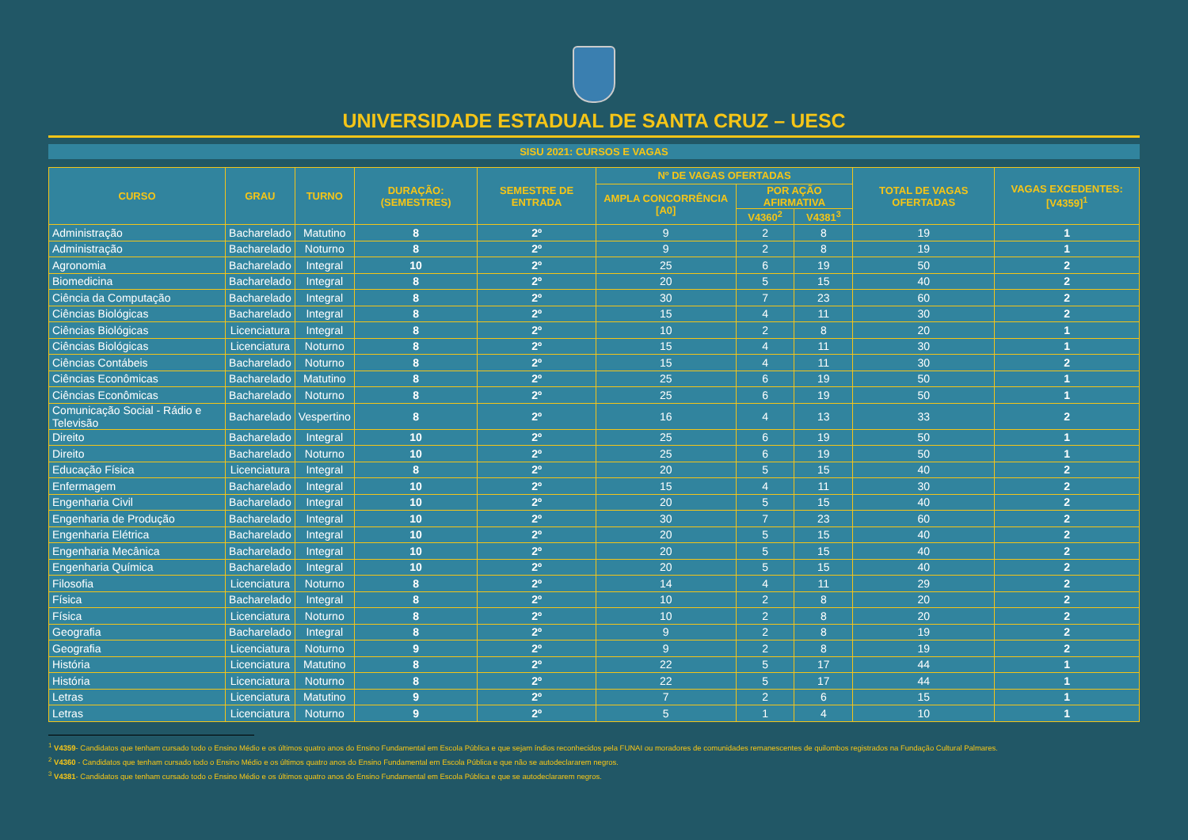UNIVERSIDADE ESTADUAL DE SANTA CRUZ – UESC
SISU 2021: CURSOS E VAGAS
| CURSO | GRAU | TURNO | DURAÇÃO: (SEMESTRES) | SEMESTRE DE ENTRADA | Nº DE VAGAS OFERTADAS | | | TOTAL DE VAGAS OFERTADAS | VAGAS EXCEDENTES: [V4359]<sup>1</sup> |
| --- | --- | --- | --- | --- | --- | --- | --- | --- | --- |
| | | | | | AMPLA CONCORRÊNCIA [A0] | POR AÇÃO AFIRMATIVA | | | |
| | | | | | | V4360<sup>2</sup> | V4381<sup>3</sup> | | |
| Administração | Bacharelado | Matutino | 8 | 2º | 9 | 2 | 8 | 19 | 1 |
| Administração | Bacharelado | Noturno | 8 | 2º | 9 | 2 | 8 | 19 | 1 |
| Agronomia | Bacharelado | Integral | 10 | 2º | 25 | 6 | 19 | 50 | 2 |
| Biomedicina | Bacharelado | Integral | 8 | 2º | 20 | 5 | 15 | 40 | 2 |
| Ciência da Computação | Bacharelado | Integral | 8 | 2º | 30 | 7 | 23 | 60 | 2 |
| Ciências Biológicas | Bacharelado | Integral | 8 | 2º | 15 | 4 | 11 | 30 | 2 |
| Ciências Biológicas | Licenciatura | Integral | 8 | 2º | 10 | 2 | 8 | 20 | 1 |
| Ciências Biológicas | Licenciatura | Noturno | 8 | 2º | 15 | 4 | 11 | 30 | 1 |
| Ciências Contábeis | Bacharelado | Noturno | 8 | 2º | 15 | 4 | 11 | 30 | 2 |
| Ciências Econômicas | Bacharelado | Matutino | 8 | 2º | 25 | 6 | 19 | 50 | 1 |
| Ciências Econômicas | Bacharelado | Noturno | 8 | 2º | 25 | 6 | 19 | 50 | 1 |
| Comunicação Social - Rádio e Televisão | Bacharelado | Vespertino | 8 | 2º | 16 | 4 | 13 | 33 | 2 |
| Direito | Bacharelado | Integral | 10 | 2º | 25 | 6 | 19 | 50 | 1 |
| Direito | Bacharelado | Noturno | 10 | 2º | 25 | 6 | 19 | 50 | 1 |
| Educação Física | Licenciatura | Integral | 8 | 2º | 20 | 5 | 15 | 40 | 2 |
| Enfermagem | Bacharelado | Integral | 10 | 2º | 15 | 4 | 11 | 30 | 2 |
| Engenharia Civil | Bacharelado | Integral | 10 | 2º | 20 | 5 | 15 | 40 | 2 |
| Engenharia de Produção | Bacharelado | Integral | 10 | 2º | 30 | 7 | 23 | 60 | 2 |
| Engenharia Elétrica | Bacharelado | Integral | 10 | 2º | 20 | 5 | 15 | 40 | 2 |
| Engenharia Mecânica | Bacharelado | Integral | 10 | 2º | 20 | 5 | 15 | 40 | 2 |
| Engenharia Química | Bacharelado | Integral | 10 | 2º | 20 | 5 | 15 | 40 | 2 |
| Filosofia | Licenciatura | Noturno | 8 | 2º | 14 | 4 | 11 | 29 | 2 |
| Física | Bacharelado | Integral | 8 | 2º | 10 | 2 | 8 | 20 | 2 |
| Física | Licenciatura | Noturno | 8 | 2º | 10 | 2 | 8 | 20 | 2 |
| Geografia | Bacharelado | Integral | 8 | 2º | 9 | 2 | 8 | 19 | 2 |
| Geografia | Licenciatura | Noturno | 9 | 2º | 9 | 2 | 8 | 19 | 2 |
| História | Licenciatura | Matutino | 8 | 2º | 22 | 5 | 17 | 44 | 1 |
| História | Licenciatura | Noturno | 8 | 2º | 22 | 5 | 17 | 44 | 1 |
| Letras | Licenciatura | Matutino | 9 | 2º | 7 | 2 | 6 | 15 | 1 |
| Letras | Licenciatura | Noturno | 9 | 2º | 5 | 1 | 4 | 10 | 1 |
<sup>1</sup> V4359- Candidatos que tenham cursado todo o Ensino Médio e os últimos quatro anos do Ensino Fundamental em Escola Pública e que sejam índios reconhecidos pela FUNAI ou moradores de comunidades remanescentes de quilombos registrados na Fundação Cultural Palmares.
<sup>2</sup> V4360 - Candidatos que tenham cursado todo o Ensino Médio e os últimos quatro anos do Ensino Fundamental em Escola Pública e que não se autodeclararem negros.
<sup>3</sup> V4381- Candidatos que tenham cursado todo o Ensino Médio e os últimos quatro anos do Ensino Fundamental em Escola Pública e que se autodeclararem negros.